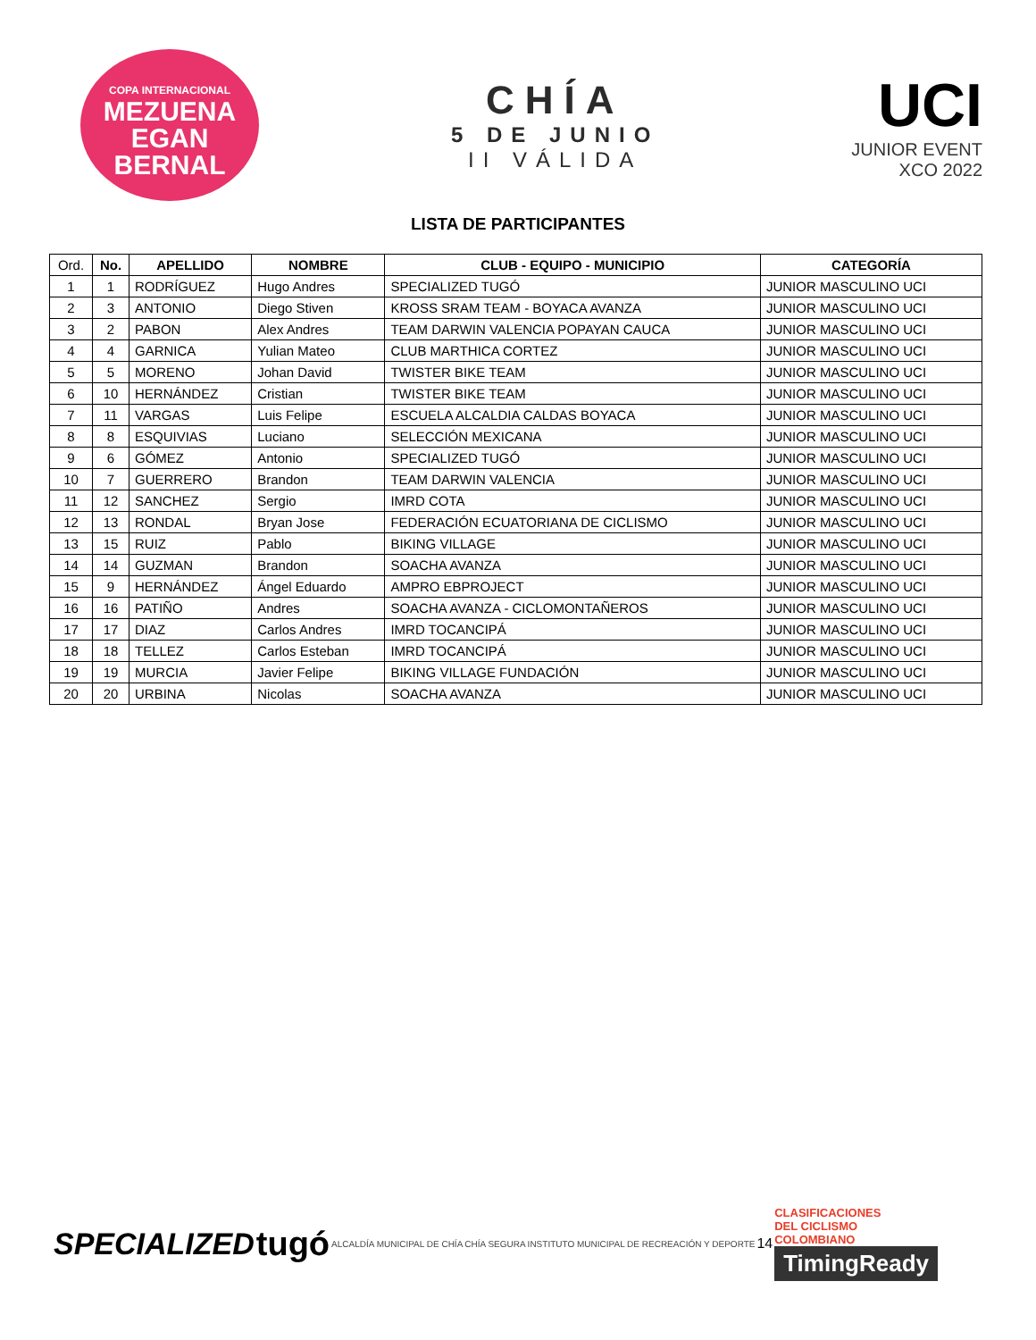COPA INTERNACIONAL
MEZUENA
EGAN BERNAL
CHÍA
5 DE JUNIO
II VÁLIDA
UCI
JUNIOR EVENT
XCO 2022
LISTA DE PARTICIPANTES
| Ord. | No. | APELLIDO | NOMBRE | CLUB - EQUIPO - MUNICIPIO | CATEGORÍA |
| --- | --- | --- | --- | --- | --- |
| 1 | 1 | RODRÍGUEZ | Hugo Andres | SPECIALIZED TUGÓ | JUNIOR MASCULINO UCI |
| 2 | 3 | ANTONIO | Diego Stiven | KROSS SRAM TEAM - BOYACA AVANZA | JUNIOR MASCULINO UCI |
| 3 | 2 | PABON | Alex Andres | TEAM DARWIN VALENCIA POPAYAN CAUCA | JUNIOR MASCULINO UCI |
| 4 | 4 | GARNICA | Yulian Mateo | CLUB MARTHICA CORTEZ | JUNIOR MASCULINO UCI |
| 5 | 5 | MORENO | Johan David | TWISTER BIKE TEAM | JUNIOR MASCULINO UCI |
| 6 | 10 | HERNÁNDEZ | Cristian | TWISTER BIKE TEAM | JUNIOR MASCULINO UCI |
| 7 | 11 | VARGAS | Luis Felipe | ESCUELA ALCALDIA CALDAS BOYACA | JUNIOR MASCULINO UCI |
| 8 | 8 | ESQUIVIAS | Luciano | SELECCIÓN MEXICANA | JUNIOR MASCULINO UCI |
| 9 | 6 | GÓMEZ | Antonio | SPECIALIZED TUGÓ | JUNIOR MASCULINO UCI |
| 10 | 7 | GUERRERO | Brandon | TEAM DARWIN VALENCIA | JUNIOR MASCULINO UCI |
| 11 | 12 | SANCHEZ | Sergio | IMRD COTA | JUNIOR MASCULINO UCI |
| 12 | 13 | RONDAL | Bryan Jose | FEDERACIÓN ECUATORIANA DE CICLISMO | JUNIOR MASCULINO UCI |
| 13 | 15 | RUIZ | Pablo | BIKING VILLAGE | JUNIOR MASCULINO UCI |
| 14 | 14 | GUZMAN | Brandon | SOACHA AVANZA | JUNIOR MASCULINO UCI |
| 15 | 9 | HERNÁNDEZ | Ángel Eduardo | AMPRO EBPROJECT | JUNIOR MASCULINO UCI |
| 16 | 16 | PATIÑO | Andres | SOACHA AVANZA - CICLOMONTAÑEROS | JUNIOR MASCULINO UCI |
| 17 | 17 | DIAZ | Carlos Andres | IMRD TOCANCIPÁ | JUNIOR MASCULINO UCI |
| 18 | 18 | TELLEZ | Carlos Esteban | IMRD TOCANCIPÁ | JUNIOR MASCULINO UCI |
| 19 | 19 | MURCIA | Javier Felipe | BIKING VILLAGE FUNDACIÓN | JUNIOR MASCULINO UCI |
| 20 | 20 | URBINA | Nicolas | SOACHA AVANZA | JUNIOR MASCULINO UCI |
SPECIALIZED tugó
ALCALDÍA MUNICIPAL DE CHÍA CHÍA SEGURA
INSTITUTO MUNICIPAL DE RECREACIÓN Y DEPORTE
14
CLASIFICACIONES
DEL CICLISMO
COLOMBIANO
TimingReady